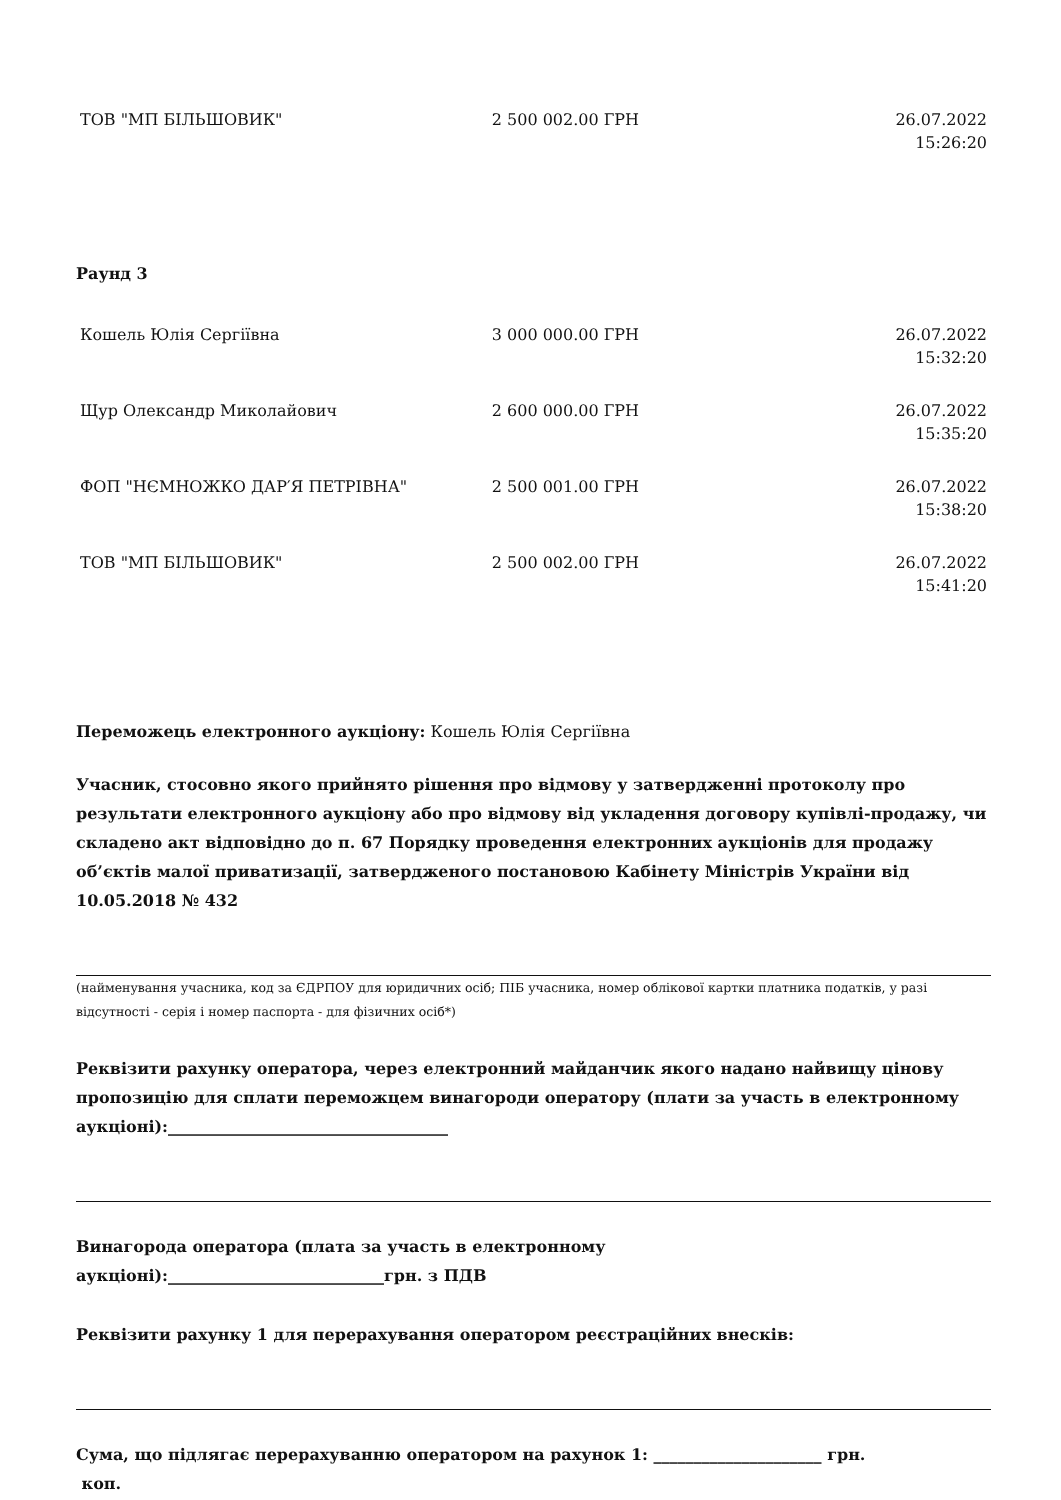| ТОВ "МП БІЛЬШОВИК" | 2 500 002.00 ГРН | 26.07.2022 15:26:20 |
Раунд 3
| Кошель Юлія Сергіївна | 3 000 000.00 ГРН | 26.07.2022 15:32:20 |
| Щур Олександр Миколайович | 2 600 000.00 ГРН | 26.07.2022 15:35:20 |
| ФОП "НЄМНОЖКО ДАР′Я ПЕТРІВНА" | 2 500 001.00 ГРН | 26.07.2022 15:38:20 |
| ТОВ "МП БІЛЬШОВИК" | 2 500 002.00 ГРН | 26.07.2022 15:41:20 |
Переможець електронного аукціону: Кошель Юлія Сергіївна
Учасник, стосовно якого прийнято рішення про відмову у затвердженні протоколу про результати електронного аукціону або про відмову від укладення договору купівлі-продажу, чи складено акт відповідно до п. 67 Порядку проведення електронних аукціонів для продажу об’єктів малої приватизації, затвердженого постановою Кабінету Міністрів України від 10.05.2018 № 432
(найменування учасника, код за ЄДРПОУ для юридичних осіб; ПІБ учасника, номер облікової картки платника податків, у разі відсутності - серія і номер паспорта - для фізичних осіб*)
Реквізити рахунку оператора, через електронний майданчик якого надано найвищу цінову пропозицію для сплати переможцем винагороди оператору (плати за участь в електронному аукціоні):___________________________________
Винагорода оператора (плата за участь в електронному
аукціоні):___________________________грн. з ПДВ
Реквізити рахунку 1 для перерахування оператором реєстраційних внесків:
Сума, що підлягає перерахуванню оператором на рахунок 1: _____________________ грн.
коп.